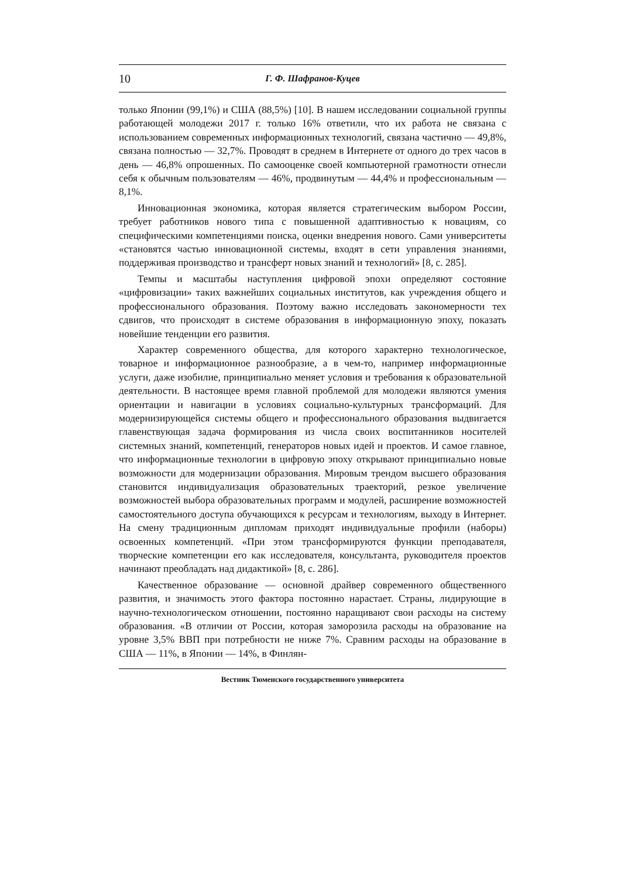10 Г. Ф. Шафранов-Куцев
только Японии (99,1%) и США (88,5%) [10]. В нашем исследовании социальной группы работающей молодежи 2017 г. только 16% ответили, что их работа не связана с использованием современных информационных технологий, связана частично — 49,8%, связана полностью — 32,7%. Проводят в среднем в Интернете от одного до трех часов в день — 46,8% опрошенных. По самооценке своей компьютерной грамотности отнесли себя к обычным пользователям — 46%, продвинутым — 44,4% и профессиональным — 8,1%.
Инновационная экономика, которая является стратегическим выбором России, требует работников нового типа с повышенной адаптивностью к новациям, со специфическими компетенциями поиска, оценки внедрения нового. Сами университеты «становятся частью инновационной системы, входят в сети управления знаниями, поддерживая производство и трансферт новых знаний и технологий» [8, с. 285].
Темпы и масштабы наступления цифровой эпохи определяют состояние «цифровизации» таких важнейших социальных институтов, как учреждения общего и профессионального образования. Поэтому важно исследовать закономерности тех сдвигов, что происходят в системе образования в информационную эпоху, показать новейшие тенденции его развития.
Характер современного общества, для которого характерно технологическое, товарное и информационное разнообразие, а в чем-то, например информационные услуги, даже изобилие, принципиально меняет условия и требования к образовательной деятельности. В настоящее время главной проблемой для молодежи являются умения ориентации и навигации в условиях социально-культурных трансформаций. Для модернизирующейся системы общего и профессионального образования выдвигается главенствующая задача формирования из числа своих воспитанников носителей системных знаний, компетенций, генераторов новых идей и проектов. И самое главное, что информационные технологии в цифровую эпоху открывают принципиально новые возможности для модернизации образования. Мировым трендом высшего образования становится индивидуализация образовательных траекторий, резкое увеличение возможностей выбора образовательных программ и модулей, расширение возможностей самостоятельного доступа обучающихся к ресурсам и технологиям, выходу в Интернет. На смену традиционным дипломам приходят индивидуальные профили (наборы) освоенных компетенций. «При этом трансформируются функции преподавателя, творческие компетенции его как исследователя, консультанта, руководителя проектов начинают преобладать над дидактикой» [8, с. 286].
Качественное образование — основной драйвер современного общественного развития, и значимость этого фактора постоянно нарастает. Страны, лидирующие в научно-технологическом отношении, постоянно наращивают свои расходы на систему образования. «В отличии от России, которая заморозила расходы на образование на уровне 3,5% ВВП при потребности не ниже 7%. Сравним расходы на образование в США — 11%, в Японии — 14%, в Финлян-
Вестник Тюменского государственного университета